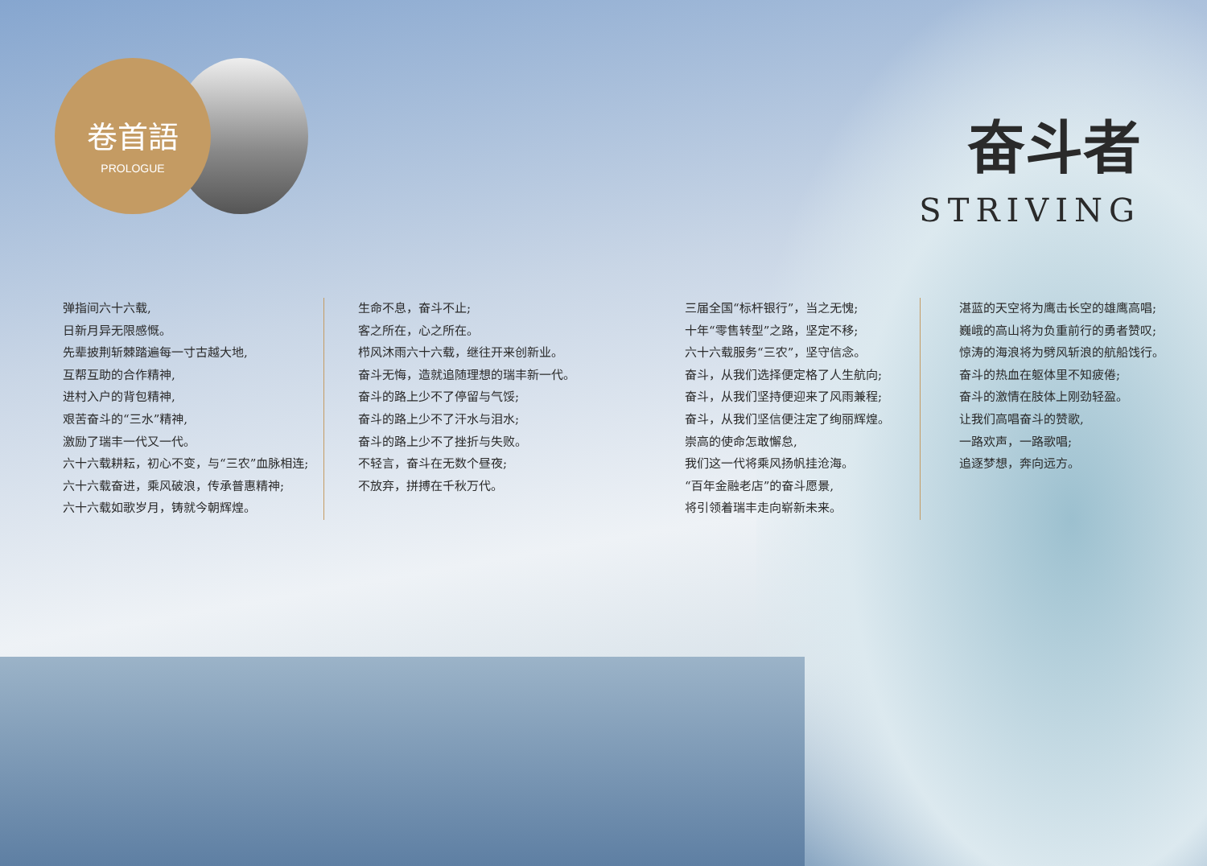卷首語
PROLOGUE
奋斗者
STRIVING
弹指间六十六载,
日新月异无限感慨。
先辈披荆斩棘踏遍每一寸古越大地,
互帮互助的合作精神,
进村入户的背包精神,
艰苦奋斗的“三水”精神,
激励了瑞丰一代又一代。
六十六载耕耘，初心不变，与“三农”血脉相连;
六十六载奋进，乘风破浪，传承普惠精神;
六十六载如歌岁月，铸就今朝辉煌。
生命不息，奋斗不止;
客之所在，心之所在。
栉风沐雨六十六载，继往开来创新业。
奋斗无悔，造就追随理想的瑞丰新一代。
奋斗的路上少不了停留与气馁;
奋斗的路上少不了汗水与泪水;
奋斗的路上少不了挫折与失败。
不轻言，奋斗在无数个昼夜;
不放弃，拼搏在千秋万代。
三届全国“标杆银行”，当之无愧;
十年“零售转型”之路，坚定不移;
六十六载服务“三农”，坚守信念。
奋斗，从我们选择便定格了人生航向;
奋斗，从我们坚持便迎来了风雨兼程;
奋斗，从我们坚信便注定了绚丽辉煌。
崇高的使命怎敢懈怠,
我们这一代将乘风扬帆挂沧海。
“百年金融老店”的奋斗愿景,
将引领着瑞丰走向崭新未来。
湛蓝的天空将为鹰击长空的雄鹰高唱;
巍峨的高山将为负重前行的勇者赞叹;
惊涛的海浪将为劈风斩浪的航船饯行。
奋斗的热血在躯体里不知疲倦;
奋斗的激情在肢体上刚劲轻盈。
让我们高唱奋斗的赞歌,
一路欢声，一路歌唱;
追逐梦想，奔向远方。